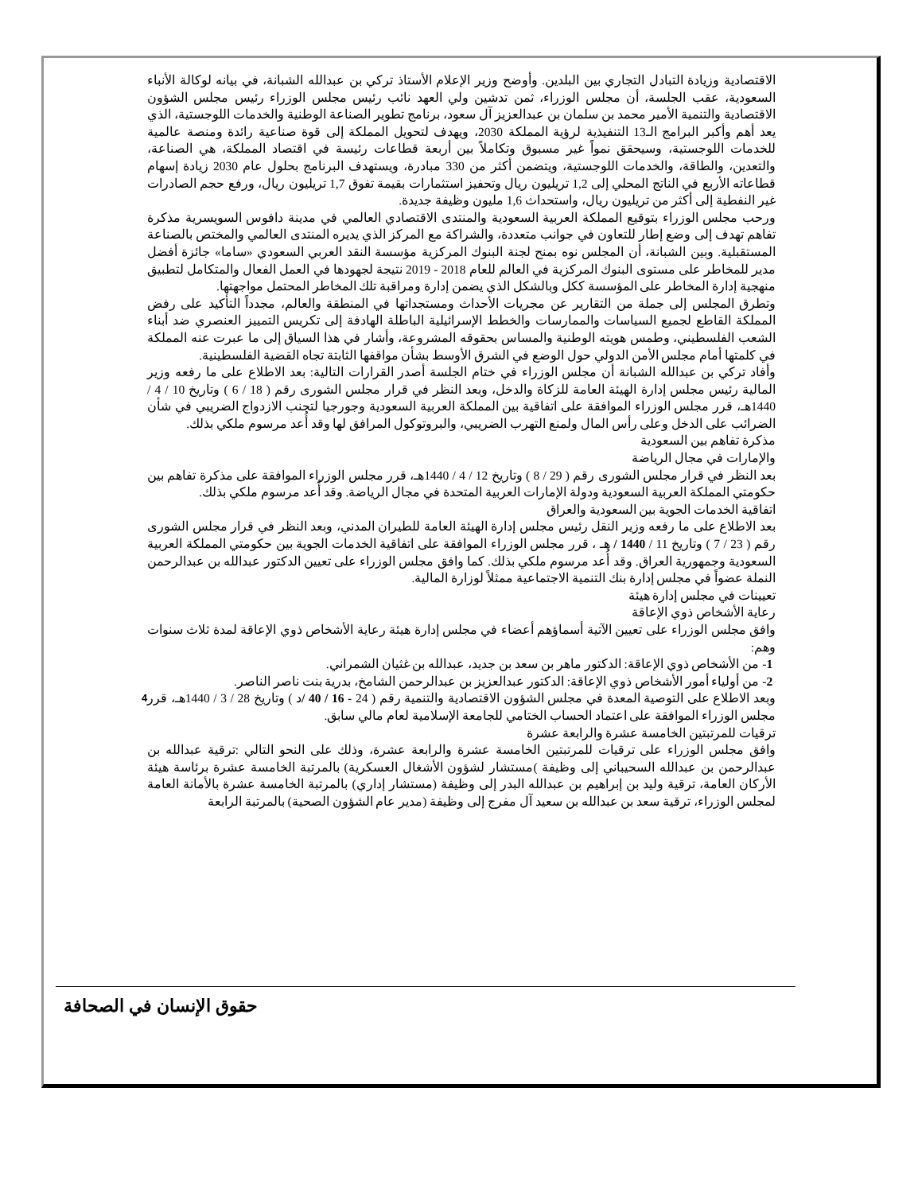الاقتصادية وزيادة التبادل التجاري بين البلدين. وأوضح وزير الإعلام الأستاذ تركي بن عبدالله الشبانة، في بيانه لوكالة الأنباء السعودية، عقب الجلسة، أن مجلس الوزراء، ثمن تدشين ولي العهد نائب رئيس مجلس الوزراء رئيس مجلس الشؤون الاقتصادية والتنمية الأمير محمد بن سلمان بن عبدالعزيز آل سعود، برنامج تطوير الصناعة الوطنية والخدمات اللوجستية، الذي يعد أهم وأكبر البرامج الـ13 التنفيذية لرؤية المملكة 2030، ويهدف لتحويل المملكة إلى قوة صناعية رائدة ومنصة عالمية للخدمات اللوجستية، وسيحقق نمواً غير مسبوق وتكاملاً بين أربعة قطاعات رئيسة في اقتصاد المملكة، هي الصناعة، والتعدين، والطاقة، والخدمات اللوجستية، ويتضمن أكثر من 330 مبادرة، ويستهدف البرنامج بحلول عام 2030 زيادة إسهام قطاعاته الأربع في الناتج المحلي إلى 1,2 تريليون ريال وتحفيز استثمارات بقيمة تفوق 1,7 تريليون ريال، ورفع حجم الصادرات غير النفطية إلى أكثر من تريليون ريال، واستحداث 1,6 مليون وظيفة جديدة.
ورحب مجلس الوزراء بتوقيع المملكة العربية السعودية والمنتدى الاقتصادي العالمي في مدينة دافوس السويسرية مذكرة تفاهم تهدف إلى وضع إطار للتعاون في جوانب متعددة، والشراكة مع المركز الذي يديره المنتدى العالمي والمختص بالصناعة المستقبلية. وبين الشبانة، أن المجلس نوه بمنح لجنة البنوك المركزية مؤسسة النقد العربي السعودي «ساما» جائزة أفضل مدير للمخاطر على مستوى البنوك المركزية في العالم للعام 2018 - 2019 نتيجة لجهودها في العمل الفعال والمتكامل لتطبيق منهجية إدارة المخاطر على المؤسسة ككل وبالشكل الذي يضمن إدارة ومراقبة تلك المخاطر المحتمل مواجهتها.
وتطرق المجلس إلى جملة من التقارير عن مجريات الأحداث ومستجداتها في المنطقة والعالم، مجدداً التأكيد على رفض المملكة القاطع لجميع السياسات والممارسات والخطط الإسرائيلية الباطلة الهادفة إلى تكريس التمييز العنصري ضد أبناء الشعب الفلسطيني، وطمس هويته الوطنية والمساس بحقوقه المشروعة، وأشار في هذا السياق إلى ما عبرت عنه المملكة في كلمتها أمام مجلس الأمن الدولي حول الوضع في الشرق الأوسط بشأن مواقفها الثابتة تجاه القضية الفلسطينية.
وأفاد تركي بن عبدالله الشبانة أن مجلس الوزراء في ختام الجلسة أصدر القرارات التالية: بعد الاطلاع على ما رفعه وزير المالية رئيس مجلس إدارة الهيئة العامة للزكاة والدخل، وبعد النظر في قرار مجلس الشورى رقم ( 18 / 6 ) وتاريخ 10 / 4 / 1440هـ، قرر مجلس الوزراء الموافقة على اتفاقية بين المملكة العربية السعودية وجورجيا لتجنب الازدواج الضريبي في شأن الضرائب على الدخل وعلى رأس المال ولمنع التهرب الضريبي، والبروتوكول المرافق لها وقد أُعد مرسوم ملكي بذلك.
مذكرة تفاهم بين السعودية
والإمارات في مجال الرياضة
بعد النظر في قرار مجلس الشورى رقم ( 29 / 8 ) وتاريخ 12 / 4 / 1440هـ، قرر مجلس الوزراء الموافقة على مذكرة تفاهم بين حكومتي المملكة العربية السعودية ودولة الإمارات العربية المتحدة في مجال الرياضة. وقد أُعد مرسوم ملكي بذلك.
اتفاقية الخدمات الجوية بين السعودية والعراق
بعد الاطلاع على ما رفعه وزير النقل رئيس مجلس إدارة الهيئة العامة للطيران المدني، وبعد النظر في قرار مجلس الشورى رقم ( 23 / 7 ) وتاريخ 11 / 1440 / هـ ، قرر مجلس الوزراء الموافقة على اتفاقية الخدمات الجوية بين حكومتي المملكة العربية السعودية وجمهورية العراق. وقد أُعد مرسوم ملكي بذلك. كما وافق مجلس الوزراء على تعيين الدكتور عبدالله بن عبدالرحمن النملة عضواً في مجلس إدارة بنك التنمية الاجتماعية ممثلاً لوزارة المالية.
تعيينات في مجلس إدارة هيئة
رعاية الأشخاص ذوي الإعاقة
وافق مجلس الوزراء على تعيين الآتية أسماؤهم أعضاء في مجلس إدارة هيئة رعاية الأشخاص ذوي الإعاقة لمدة ثلاث سنوات وهم:
1- من الأشخاص ذوي الإعاقة: الدكتور ماهر بن سعد بن جديد، عبدالله بن غثيان الشمراني.
2- من أولياء أمور الأشخاص ذوي الإعاقة: الدكتور عبدالعزيز بن عبدالرحمن الشامخ، بدرية بنت ناصر الناصر.
وبعد الاطلاع على التوصية المعدة في مجلس الشؤون الاقتصادية والتنمية رقم ( 24 - 16 / 40 /د ) وتاريخ 28 / 3 / 1440هـ، قرر مجلس الوزراء الموافقة على اعتماد الحساب الختامي للجامعة الإسلامية لعام مالي سابق.
ترقيات للمرتبتين الخامسة عشرة والرابعة عشرة
وافق مجلس الوزراء على ترقيات للمرتبتين الخامسة عشرة والرابعة عشرة، وذلك على النحو التالي :ترقية عبدالله بن عبدالرحمن بن عبدالله السحيباني إلى وظيفة )مستشار لشؤون الأشغال العسكرية) بالمرتبة الخامسة عشرة برئاسة هيئة الأركان العامة، ترقية وليد بن إبراهيم بن عبدالله البدر إلى وظيفة (مستشار إداري) بالمرتبة الخامسة عشرة بالأمانة العامة لمجلس الوزراء، ترقية سعد بن عبدالله بن سعيد آل مفرج إلى وظيفة (مدير عام الشؤون الصحية) بالمرتبة الرابعة
4
حقوق الإنسان في الصحافة